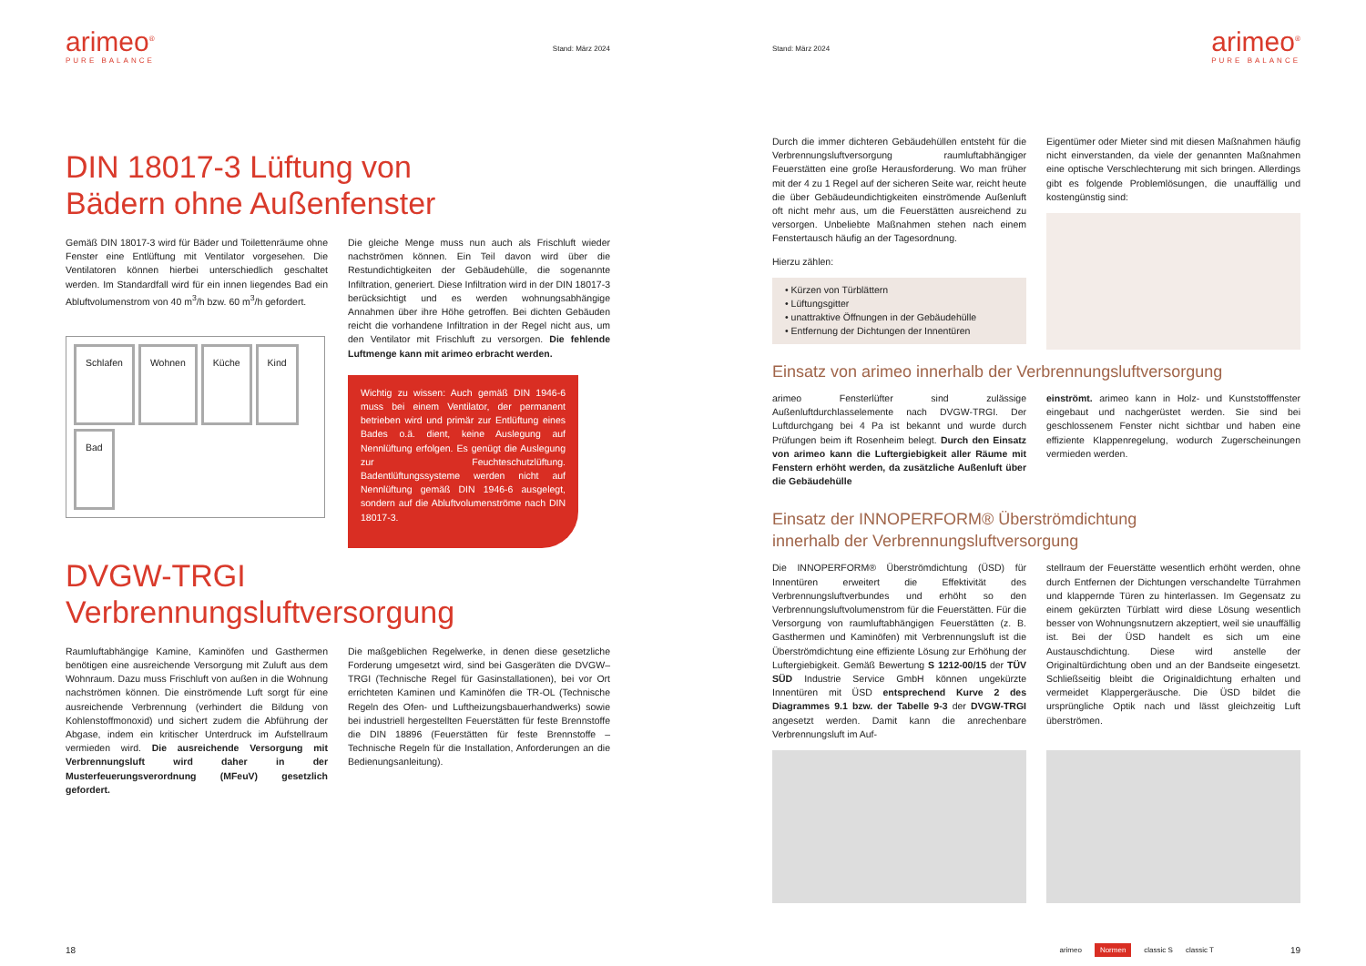arimeo<sup>®</sup>
PURE BALANCE
Stand: März 2024
DIN 18017-3 Lüftung von
Bädern ohne Außenfenster
Gemäß DIN 18017-3 wird für Bäder und Toilettenräume ohne Fenster eine Entlüftung mit Ventilator vorgesehen. Die Ventilatoren können hierbei unterschiedlich geschaltet werden. Im Standardfall wird für ein innen liegendes Bad ein Abluftvolumenstrom von 40 m<sup>3</sup>/h bzw. 60 m<sup>3</sup>/h gefordert.
Schlafen Wohnen Küche Kind Bad
Die gleiche Menge muss nun auch als Frischluft wieder nachströmen können. Ein Teil davon wird über die Restundichtigkeiten der Gebäudehülle, die sogenannte Infiltration, generiert. Diese Infiltration wird in der DIN 18017-3 berücksichtigt und es werden wohnungsabhängige Annahmen über ihre Höhe getroffen. Bei dichten Gebäuden reicht die vorhandene Infiltration in der Regel nicht aus, um den Ventilator mit Frischluft zu versorgen. Die fehlende Luftmenge kann mit arimeo erbracht werden.
Wichtig zu wissen: Auch gemäß DIN 1946-6 muss bei einem Ventilator, der permanent betrieben wird und primär zur Entlüftung eines Bades o.ä. dient, keine Auslegung auf Nennlüftung erfolgen. Es genügt die Auslegung zur Feuchteschutzlüftung. Badentlüftungssysteme werden nicht auf Nennlüftung gemäß DIN 1946-6 ausgelegt, sondern auf die Abluftvolumenströme nach DIN 18017-3.
DVGW-TRGI
Verbrennungsluftversorgung
Raumluftabhängige Kamine, Kaminöfen und Gasthermen benötigen eine ausreichende Versorgung mit Zuluft aus dem Wohnraum. Dazu muss Frischluft von außen in die Wohnung nachströmen können. Die einströmende Luft sorgt für eine ausreichende Verbrennung (verhindert die Bildung von Kohlenstoffmonoxid) und sichert zudem die Abführung der Abgase, indem ein kritischer Unterdruck im Aufstellraum vermieden wird. Die ausreichende Versorgung mit Verbrennungsluft wird daher in der Musterfeuerungsverordnung (MFeuV) gesetzlich gefordert.
Die maßgeblichen Regelwerke, in denen diese gesetzliche Forderung umgesetzt wird, sind bei Gasgeräten die DVGW–TRGI (Technische Regel für Gasinstallationen), bei vor Ort errichteten Kaminen und Kaminöfen die TR-OL (Technische Regeln des Ofen- und Luftheizungsbauerhandwerks) sowie bei industriell hergestellten Feuerstätten für feste Brennstoffe die DIN 18896 (Feuerstätten für feste Brennstoffe – Technische Regeln für die Installation, Anforderungen an die Bedienungsanleitung).
18
Stand: März 2024
arimeo<sup>®</sup>
PURE BALANCE
Durch die immer dichteren Gebäudehüllen entsteht für die Verbrennungsluftversorgung raumluftabhängiger Feuerstätten eine große Herausforderung. Wo man früher mit der 4 zu 1 Regel auf der sicheren Seite war, reicht heute die über Gebäudeundichtigkeiten einströmende Außenluft oft nicht mehr aus, um die Feuerstätten ausreichend zu versorgen. Unbeliebte Maßnahmen stehen nach einem Fenstertausch häufig an der Tagesordnung.
Hierzu zählen:
• Kürzen von Türblättern
• Lüftungsgitter
• unattraktive Öffnungen in der Gebäudehülle
• Entfernung der Dichtungen der Innentüren
Eigentümer oder Mieter sind mit diesen Maßnahmen häufig nicht einverstanden, da viele der genannten Maßnahmen eine optische Verschlechterung mit sich bringen. Allerdings gibt es folgende Problemlösungen, die unauffällig und kostengünstig sind:
Einsatz von arimeo innerhalb der Verbrennungsluftversorgung
arimeo Fensterlüfter sind zulässige Außenluftdurchlasselemente nach DVGW-TRGI. Der Luftdurchgang bei 4 Pa ist bekannt und wurde durch Prüfungen beim ift Rosenheim belegt. Durch den Einsatz von arimeo kann die Luftergiebigkeit aller Räume mit Fenstern erhöht werden, da zusätzliche Außenluft über die Gebäudehülle
einströmt. arimeo kann in Holz- und Kunststofffenster eingebaut und nachgerüstet werden. Sie sind bei geschlossenem Fenster nicht sichtbar und haben eine effiziente Klappenregelung, wodurch Zugerscheinungen vermieden werden.
Einsatz der INNOPERFORM® Überströmdichtung
innerhalb der Verbrennungsluftversorgung
Die INNOPERFORM® Überströmdichtung (ÜSD) für Innentüren erweitert die Effektivität des Verbrennungsluftverbundes und erhöht so den Verbrennungsluftvolumenstrom für die Feuerstätten. Für die Versorgung von raumluftabhängigen Feuerstätten (z. B. Gasthermen und Kaminöfen) mit Verbrennungsluft ist die Überströmdichtung eine effiziente Lösung zur Erhöhung der Luftergiebigkeit. Gemäß Bewertung S 1212-00/15 der TÜV SÜD Industrie Service GmbH können ungekürzte Innentüren mit ÜSD entsprechend Kurve 2 des Diagrammes 9.1 bzw. der Tabelle 9-3 der DVGW-TRGI angesetzt werden. Damit kann die anrechenbare Verbrennungsluft im Auf-
stellraum der Feuerstätte wesentlich erhöht werden, ohne durch Entfernen der Dichtungen verschandelte Türrahmen und klappernde Türen zu hinterlassen. Im Gegensatz zu einem gekürzten Türblatt wird diese Lösung wesentlich besser von Wohnungsnutzern akzeptiert, weil sie unauffällig ist. Bei der ÜSD handelt es sich um eine Austauschdichtung. Diese wird anstelle der Originaltürdichtung oben und an der Bandseite eingesetzt. Schließseitig bleibt die Originaldichtung erhalten und vermeidet Klappergeräusche. Die ÜSD bildet die ursprüngliche Optik nach und lässt gleichzeitig Luft überströmen.
arimeo Normen classic S classic T 19